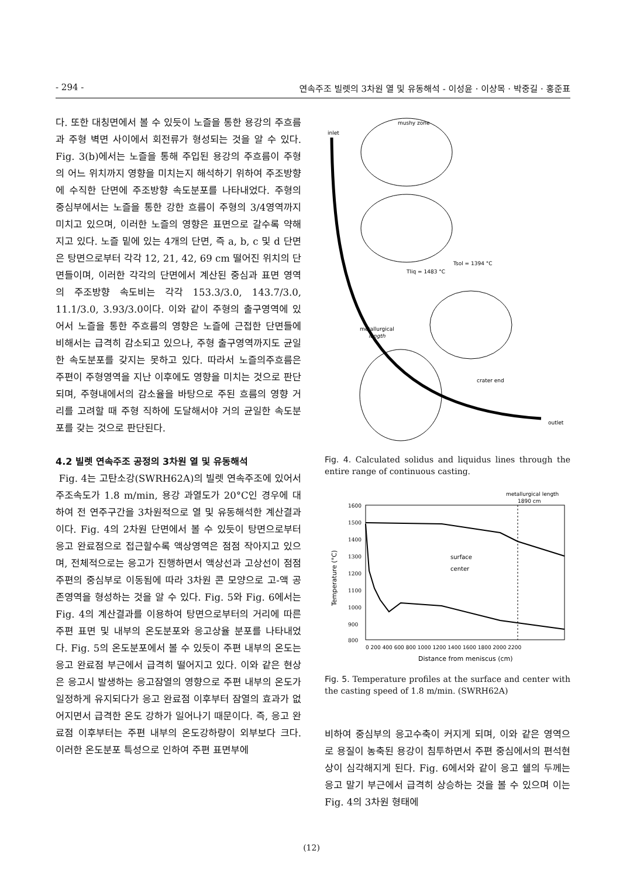- 294 - 연속주조 빌렛의 3차원 열 및 유동해석 - 이성윤 · 이상목 · 박중길 · 홍준표
다. 또한 대칭면에서 볼 수 있듯이 노즐을 통한 용강의 주흐름과 주형 벽면 사이에서 회전류가 형성되는 것을 알 수 있다. Fig. 3(b)에서는 노즐을 통해 주입된 용강의 주흐름이 주형의 어느 위치까지 영향을 미치는지 해석하기 위하여 주조방향에 수직한 단면에 주조방향 속도분포를 나타내었다. 주형의 중심부에서는 노즐을 통한 강한 흐름이 주형의 3/4영역까지 미치고 있으며, 이러한 노즐의 영향은 표면으로 갈수록 약해지고 있다. 노즐 밑에 있는 4개의 단면, 즉 a, b, c 및 d 단면은 탕면으로부터 각각 12, 21, 42, 69 cm 떨어진 위치의 단면들이며, 이러한 각각의 단면에서 계산된 중심과 표면 영역의 주조방향 속도비는 각각 153.3/3.0, 143.7/3.0, 11.1/3.0, 3.93/3.0이다. 이와 같이 주형의 출구영역에 있어서 노즐을 통한 주흐름의 영향은 노즐에 근접한 단면들에 비해서는 급격히 감소되고 있으나, 주형 출구영역까지도 균일한 속도분포를 갖지는 못하고 있다. 따라서 노즐의주흐름은 주편이 주형영역을 지난 이후에도 영향을 미치는 것으로 판단되며, 주형내에서의 감소율을 바탕으로 주된 흐름의 영향 거리를 고려할 때 주형 직하에 도달해서야 거의 균일한 속도분포를 갖는 것으로 판단된다.
4.2 빌렛 연속주조 공정의 3차원 열 및 유동해석
Fig. 4는 고탄소강(SWRH62A)의 빌렛 연속주조에 있어서 주조속도가 1.8 m/min, 용강 과열도가 20°C인 경우에 대하여 전 연주구간을 3차원적으로 열 및 유동해석한 계산결과이다. Fig. 4의 2차원 단면에서 볼 수 있듯이 탕면으로부터 응고 완료점으로 접근할수록 액상영역은 점점 작아지고 있으며, 전체적으로는 응고가 진행하면서 액상선과 고상선이 점점 주편의 중심부로 이동됨에 따라 3차원 콘 모양으로 고-액 공존영역을 형성하는 것을 알 수 있다. Fig. 5와 Fig. 6에서는 Fig. 4의 계산결과를 이용하여 탕면으로부터의 거리에 따른 주편 표면 및 내부의 온도분포와 응고상율 분포를 나타내었다. Fig. 5의 온도분포에서 볼 수 있듯이 주편 내부의 온도는 응고 완료점 부근에서 급격히 떨어지고 있다. 이와 같은 현상은 응고시 발생하는 응고잠열의 영향으로 주편 내부의 온도가 일정하게 유지되다가 응고 완료점 이후부터 잠열의 효과가 없어지면서 급격한 온도 강하가 일어나기 때문이다. 즉, 응고 완료점 이후부터는 주편 내부의 온도강하량이 외부보다 크다. 이러한 온도분포 특성으로 인하여 주편 표면부에
mushy zone
inlet
Tsol = 1394 °C
Tliq = 1483 °C
metallurgical
length
crater end
outlet
Fig. 4. Calculated solidus and liquidus lines through the entire range of continuous casting.
metallurgical length
1890 cm
1600
1500
1400
1300
1200
1100
1000
900
800
surface
center
0 200 400 600 800 1000 1200 1400 1600 1800 2000 2200
Distance from meniscus (cm)
Temperature (°C)
Fig. 5. Temperature profiles at the surface and center with the casting speed of 1.8 m/min. (SWRH62A)
비하여 중심부의 응고수축이 커지게 되며, 이와 같은 영역으로 용질이 농축된 용강이 침투하면서 주편 중심에서의 편석현상이 심각해지게 된다. Fig. 6에서와 같이 응고 쉘의 두께는 응고 말기 부근에서 급격히 상승하는 것을 볼 수 있으며 이는 Fig. 4의 3차원 형태에
(12)